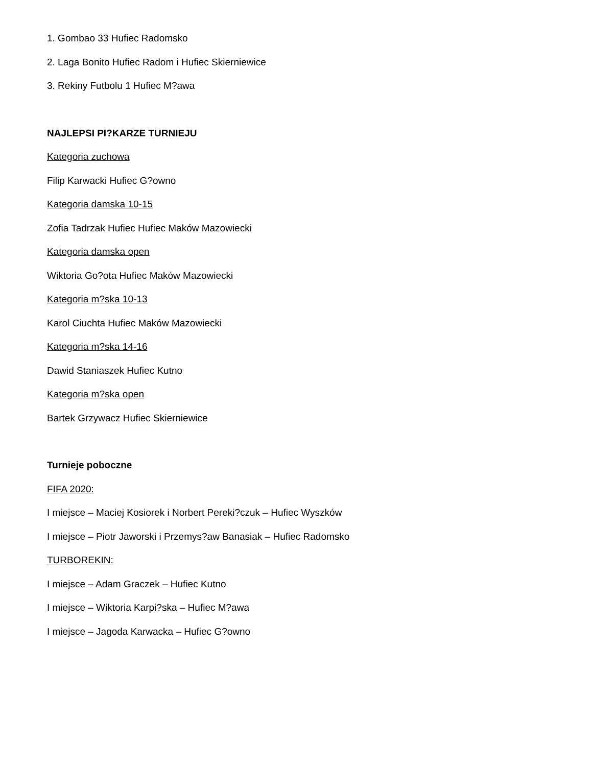1. Gombao 33 Hufiec Radomsko
2. Laga Bonito Hufiec Radom i Hufiec Skierniewice
3. Rekiny Futbolu 1 Hufiec M?awa
NAJLEPSI PI?KARZE TURNIEJU
Kategoria zuchowa
Filip Karwacki Hufiec G?owno
Kategoria damska 10-15
Zofia Tadrzak Hufiec Hufiec Maków Mazowiecki
Kategoria damska open
Wiktoria Go?ota Hufiec Maków Mazowiecki
Kategoria m?ska 10-13
Karol Ciuchta Hufiec Maków Mazowiecki
Kategoria m?ska 14-16
Dawid Staniaszek Hufiec Kutno
Kategoria m?ska open
Bartek Grzywacz Hufiec Skierniewice
Turnieje poboczne
FIFA 2020:
I miejsce – Maciej Kosiorek i Norbert Pereki?czuk – Hufiec Wyszków
I miejsce – Piotr Jaworski i Przemys?aw Banasiak – Hufiec Radomsko
TURBOREKIN:
I miejsce – Adam Graczek – Hufiec Kutno
I miejsce – Wiktoria Karpi?ska – Hufiec M?awa
I miejsce – Jagoda Karwacka – Hufiec G?owno